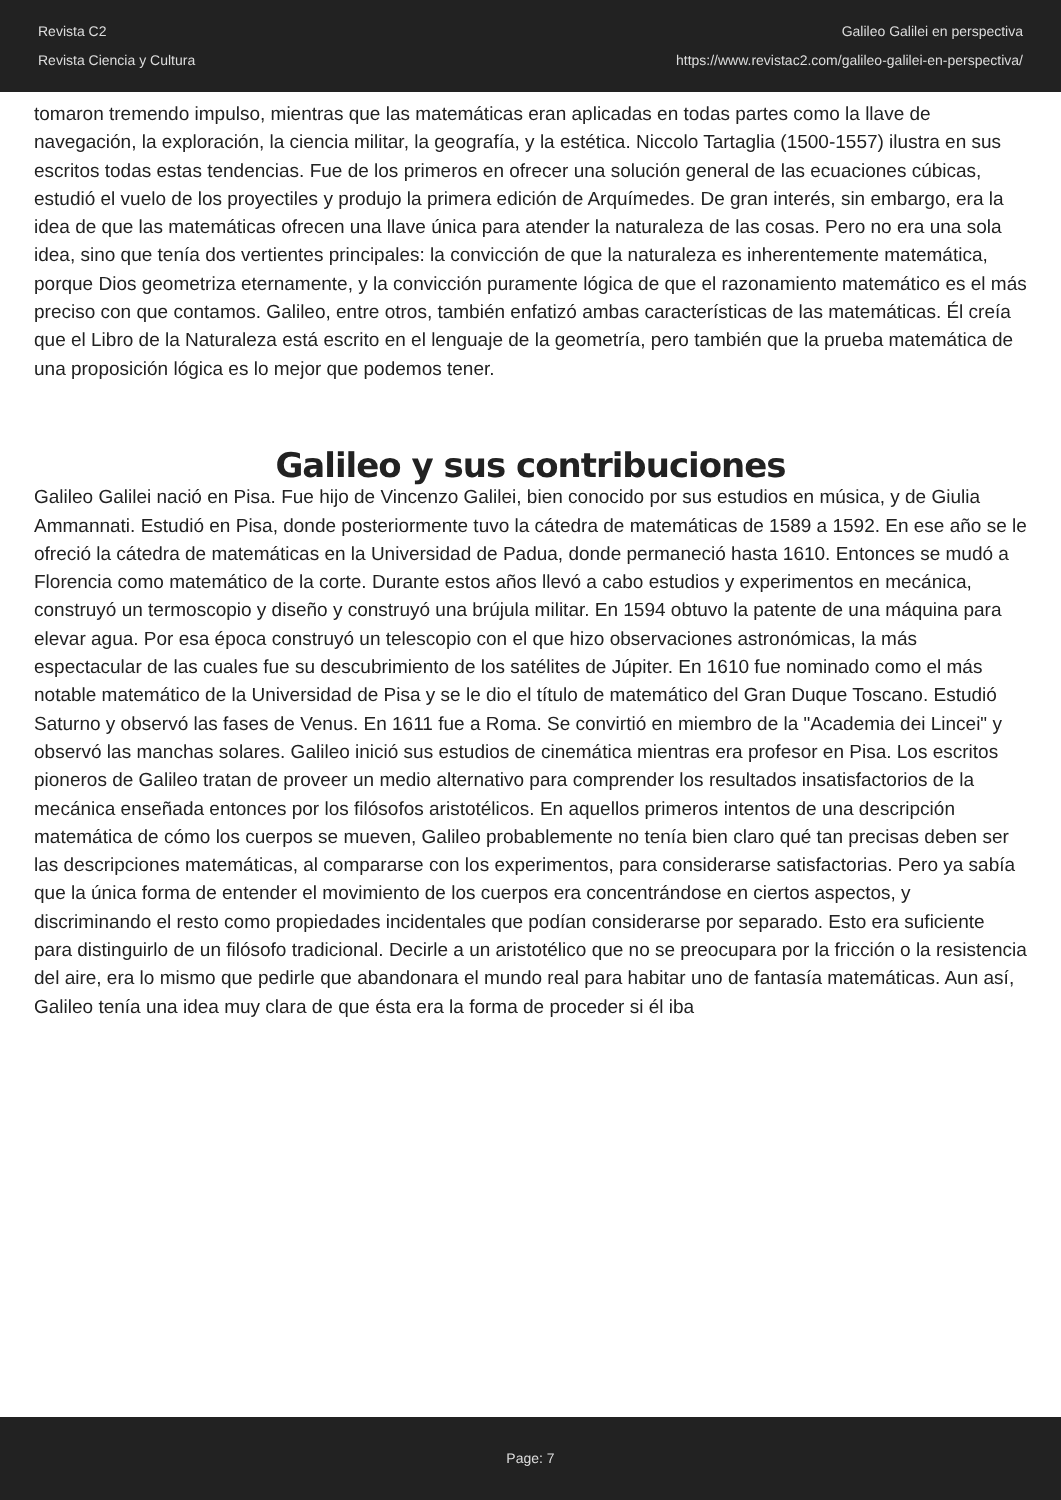Revista C2
Revista Ciencia y Cultura
Galileo Galilei en perspectiva
https://www.revistac2.com/galileo-galilei-en-perspectiva/
tomaron tremendo impulso, mientras que las matemáticas eran aplicadas en todas partes como la llave de navegación, la exploración, la ciencia militar, la geografía, y la estética. Niccolo Tartaglia (1500-1557) ilustra en sus escritos todas estas tendencias. Fue de los primeros en ofrecer una solución general de las ecuaciones cúbicas, estudió el vuelo de los proyectiles y produjo la primera edición de Arquímedes. De gran interés, sin embargo, era la idea de que las matemáticas ofrecen una llave única para atender la naturaleza de las cosas. Pero no era una sola idea, sino que tenía dos vertientes principales: la convicción de que la naturaleza es inherentemente matemática, porque Dios geometriza eternamente, y la convicción puramente lógica de que el razonamiento matemático es el más preciso con que contamos. Galileo, entre otros, también enfatizó ambas características de las matemáticas. Él creía que el Libro de la Naturaleza está escrito en el lenguaje de la geometría, pero también que la prueba matemática de una proposición lógica es lo mejor que podemos tener.
Galileo y sus contribuciones
Galileo Galilei nació en Pisa. Fue hijo de Vincenzo Galilei, bien conocido por sus estudios en música, y de Giulia Ammannati. Estudió en Pisa, donde posteriormente tuvo la cátedra de matemáticas de 1589 a 1592. En ese año se le ofreció la cátedra de matemáticas en la Universidad de Padua, donde permaneció hasta 1610. Entonces se mudó a Florencia como matemático de la corte. Durante estos años llevó a cabo estudios y experimentos en mecánica, construyó un termoscopio y diseño y construyó una brújula militar. En 1594 obtuvo la patente de una máquina para elevar agua. Por esa época construyó un telescopio con el que hizo observaciones astronómicas, la más espectacular de las cuales fue su descubrimiento de los satélites de Júpiter. En 1610 fue nominado como el más notable matemático de la Universidad de Pisa y se le dio el título de matemático del Gran Duque Toscano. Estudió Saturno y observó las fases de Venus. En 1611 fue a Roma. Se convirtió en miembro de la "Academia dei Lincei" y observó las manchas solares. Galileo inició sus estudios de cinemática mientras era profesor en Pisa. Los escritos pioneros de Galileo tratan de proveer un medio alternativo para comprender los resultados insatisfactorios de la mecánica enseñada entonces por los filósofos aristotélicos. En aquellos primeros intentos de una descripción matemática de cómo los cuerpos se mueven, Galileo probablemente no tenía bien claro qué tan precisas deben ser las descripciones matemáticas, al compararse con los experimentos, para considerarse satisfactorias. Pero ya sabía que la única forma de entender el movimiento de los cuerpos era concentrándose en ciertos aspectos, y discriminando el resto como propiedades incidentales que podían considerarse por separado. Esto era suficiente para distinguirlo de un filósofo tradicional. Decirle a un aristotélico que no se preocupara por la fricción o la resistencia del aire, era lo mismo que pedirle que abandonara el mundo real para habitar uno de fantasía matemáticas. Aun así, Galileo tenía una idea muy clara de que ésta era la forma de proceder si él iba
Page: 7